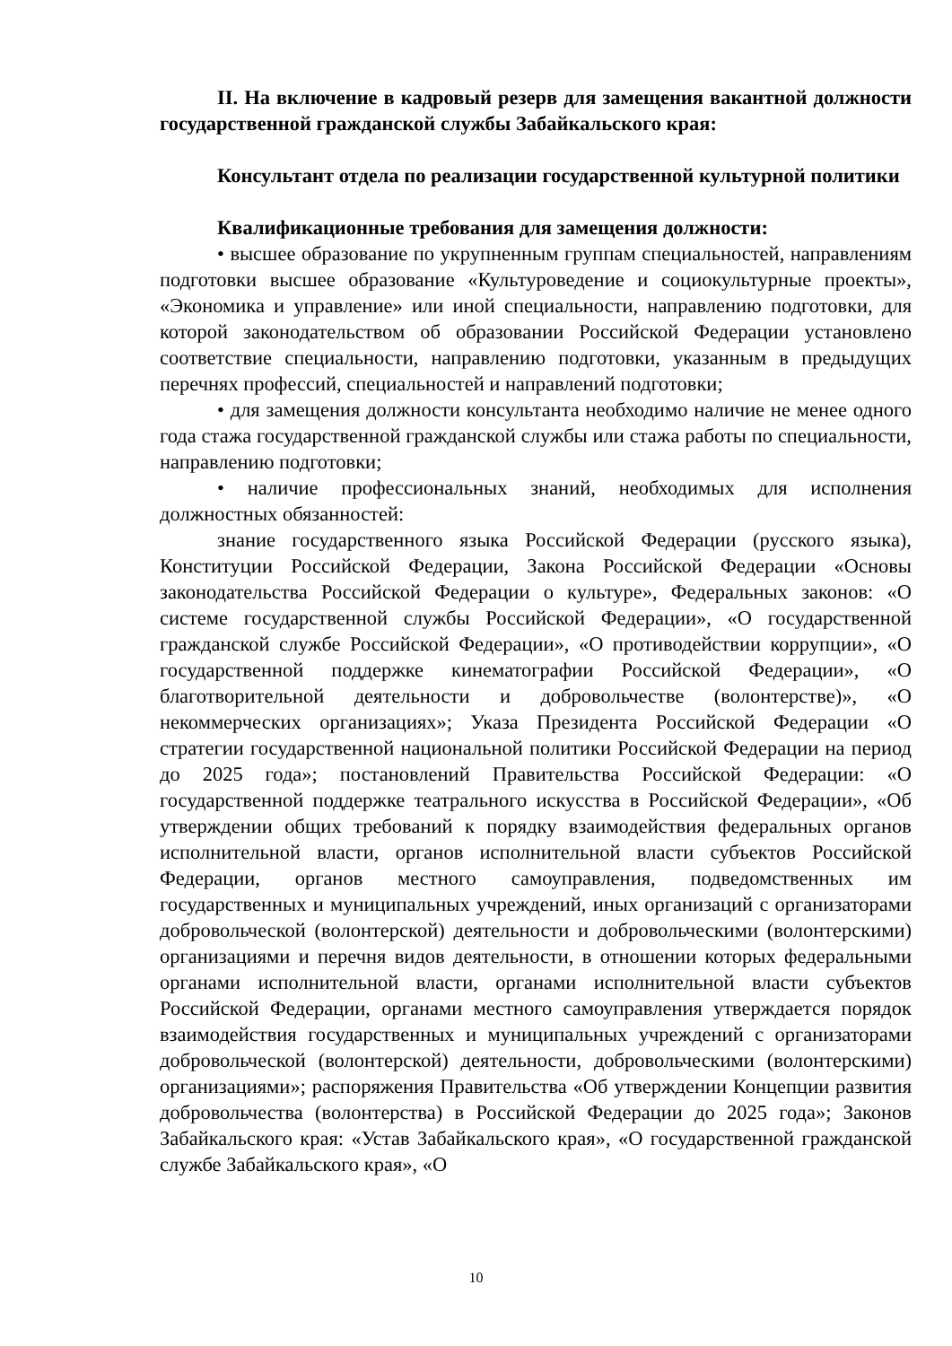II. На включение в кадровый резерв для замещения вакантной должности государственной гражданской службы Забайкальского края:
Консультант отдела по реализации государственной культурной политики
Квалификационные требования для замещения должности:
• высшее образование по укрупненным группам специальностей, направлениям подготовки высшее образование «Культуроведение и социокультурные проекты», «Экономика и управление» или иной специальности, направлению подготовки, для которой законодательством об образовании Российской Федерации установлено соответствие специальности, направлению подготовки, указанным в предыдущих перечнях профессий, специальностей и направлений подготовки;
• для замещения должности консультанта необходимо наличие не менее одного года стажа государственной гражданской службы или стажа работы по специальности, направлению подготовки;
• наличие профессиональных знаний, необходимых для исполнения должностных обязанностей:
знание государственного языка Российской Федерации (русского языка), Конституции Российской Федерации, Закона Российской Федерации «Основы законодательства Российской Федерации о культуре», Федеральных законов: «О системе государственной службы Российской Федерации», «О государственной гражданской службе Российской Федерации», «О противодействии коррупции», «О государственной поддержке кинематографии Российской Федерации», «О благотворительной деятельности и добровольчестве (волонтерстве)», «О некоммерческих организациях»; Указа Президента Российской Федерации «О стратегии государственной национальной политики Российской Федерации на период до 2025 года»; постановлений Правительства Российской Федерации: «О государственной поддержке театрального искусства в Российской Федерации», «Об утверждении общих требований к порядку взаимодействия федеральных органов исполнительной власти, органов исполнительной власти субъектов Российской Федерации, органов местного самоуправления, подведомственных им государственных и муниципальных учреждений, иных организаций с организаторами добровольческой (волонтерской) деятельности и добровольческими (волонтерскими) организациями и перечня видов деятельности, в отношении которых федеральными органами исполнительной власти, органами исполнительной власти субъектов Российской Федерации, органами местного самоуправления утверждается порядок взаимодействия государственных и муниципальных учреждений с организаторами добровольческой (волонтерской) деятельности, добровольческими (волонтерскими) организациями»; распоряжения Правительства «Об утверждении Концепции развития добровольчества (волонтерства) в Российской Федерации до 2025 года»; Законов Забайкальского края: «Устав Забайкальского края», «О государственной гражданской службе Забайкальского края», «О
10